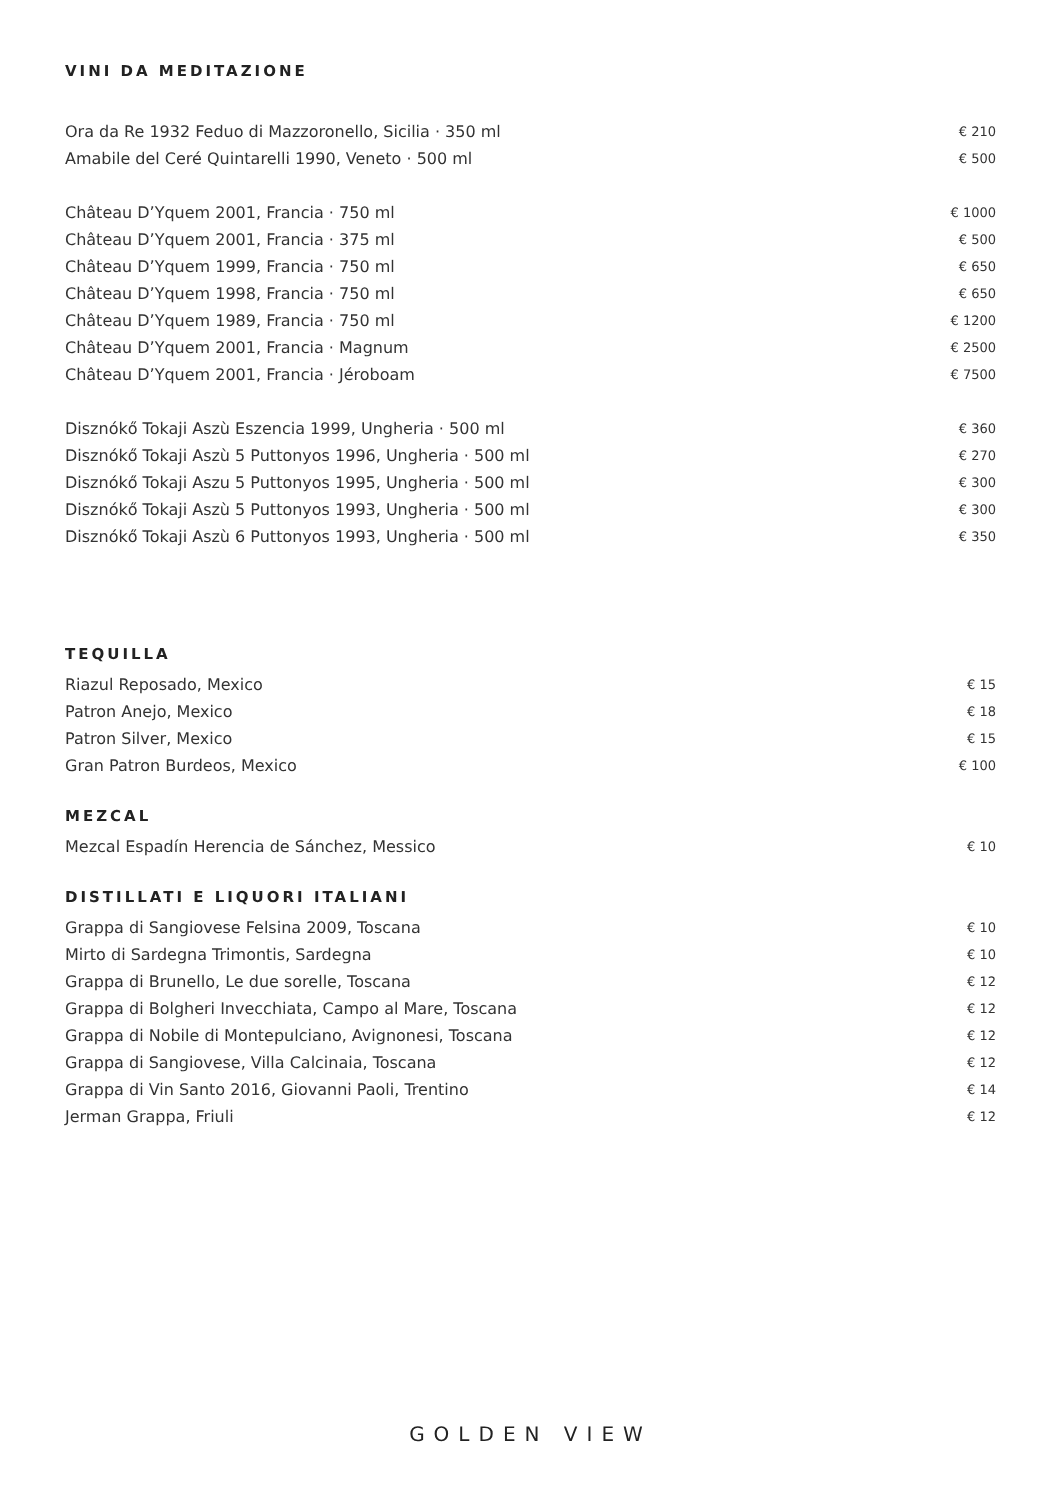VINI DA MEDITAZIONE
| Ora da Re 1932 Feduo di Mazzoronello, Sicilia · 350 ml | € 210 |
| Amabile del Ceré Quintarelli 1990, Veneto · 500 ml | € 500 |
| Château D’Yquem 2001, Francia · 750 ml | € 1000 |
| Château D’Yquem 2001, Francia · 375 ml | € 500 |
| Château D’Yquem 1999, Francia · 750 ml | € 650 |
| Château D’Yquem 1998, Francia · 750 ml | € 650 |
| Château D’Yquem 1989, Francia · 750 ml | € 1200 |
| Château D’Yquem 2001, Francia · Magnum | € 2500 |
| Château D’Yquem 2001, Francia · Jéroboam | € 7500 |
| Disznókő Tokaji Aszù Eszencia 1999, Ungheria · 500 ml | € 360 |
| Disznókő Tokaji Aszù 5 Puttonyos 1996, Ungheria · 500 ml | € 270 |
| Disznókő Tokaji Aszu 5 Puttonyos 1995, Ungheria · 500 ml | € 300 |
| Disznókő Tokaji Aszù 5 Puttonyos 1993, Ungheria · 500 ml | € 300 |
| Disznókő Tokaji Aszù 6 Puttonyos 1993, Ungheria · 500 ml | € 350 |
TEQUILLA
| Riazul Reposado, Mexico | € 15 |
| Patron Anejo, Mexico | € 18 |
| Patron Silver, Mexico | € 15 |
| Gran Patron Burdeos, Mexico | € 100 |
MEZCAL
| Mezcal Espadín Herencia de Sánchez, Messico | € 10 |
DISTILLATI E LIQUORI ITALIANI
| Grappa di Sangiovese Felsina 2009, Toscana | € 10 |
| Mirto di Sardegna Trimontis, Sardegna | € 10 |
| Grappa di Brunello, Le due sorelle, Toscana | € 12 |
| Grappa di Bolgheri Invecchiata, Campo al Mare, Toscana | € 12 |
| Grappa di Nobile di Montepulciano, Avignonesi, Toscana | € 12 |
| Grappa di Sangiovese, Villa Calcinaia, Toscana | € 12 |
| Grappa di Vin Santo 2016, Giovanni Paoli, Trentino | € 14 |
| Jerman Grappa, Friuli | € 12 |
GOLDEN VIEW